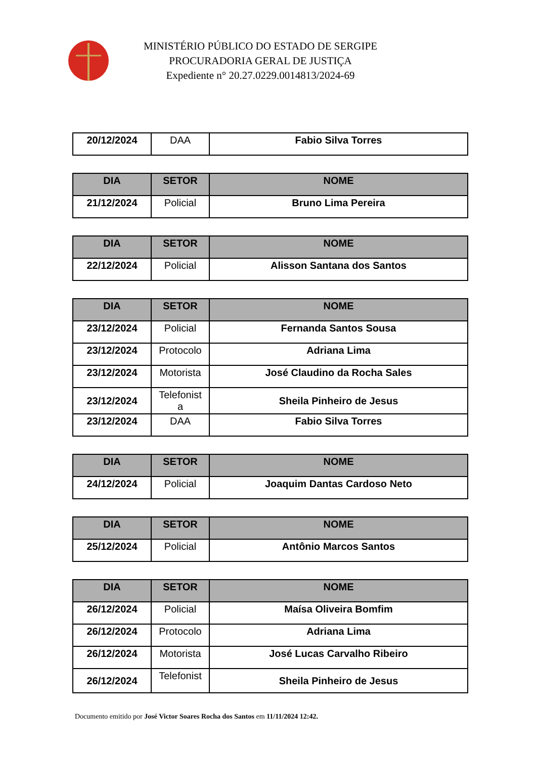MINISTÉRIO PÚBLICO DO ESTADO DE SERGIPE
PROCURADORIA GERAL DE JUSTIÇA
Expediente n° 20.27.0229.0014813/2024-69
| 20/12/2024 | DAA | Fabio Silva Torres |
| DIA | SETOR | NOME |
| --- | --- | --- |
| 21/12/2024 | Policial | Bruno Lima Pereira |
| DIA | SETOR | NOME |
| --- | --- | --- |
| 22/12/2024 | Policial | Alisson Santana dos Santos |
| DIA | SETOR | NOME |
| --- | --- | --- |
| 23/12/2024 | Policial | Fernanda Santos Sousa |
| 23/12/2024 | Protocolo | Adriana Lima |
| 23/12/2024 | Motorista | José Claudino da Rocha Sales |
| 23/12/2024 | Telefonist a | Sheila Pinheiro de Jesus |
| 23/12/2024 | DAA | Fabio Silva Torres |
| DIA | SETOR | NOME |
| --- | --- | --- |
| 24/12/2024 | Policial | Joaquim Dantas Cardoso Neto |
| DIA | SETOR | NOME |
| --- | --- | --- |
| 25/12/2024 | Policial | Antônio Marcos Santos |
| DIA | SETOR | NOME |
| --- | --- | --- |
| 26/12/2024 | Policial | Maísa Oliveira Bomfim |
| 26/12/2024 | Protocolo | Adriana Lima |
| 26/12/2024 | Motorista | José Lucas Carvalho Ribeiro |
| 26/12/2024 | Telefonist | Sheila Pinheiro de Jesus |
Documento emitido por José Victor Soares Rocha dos Santos em 11/11/2024 12:42.